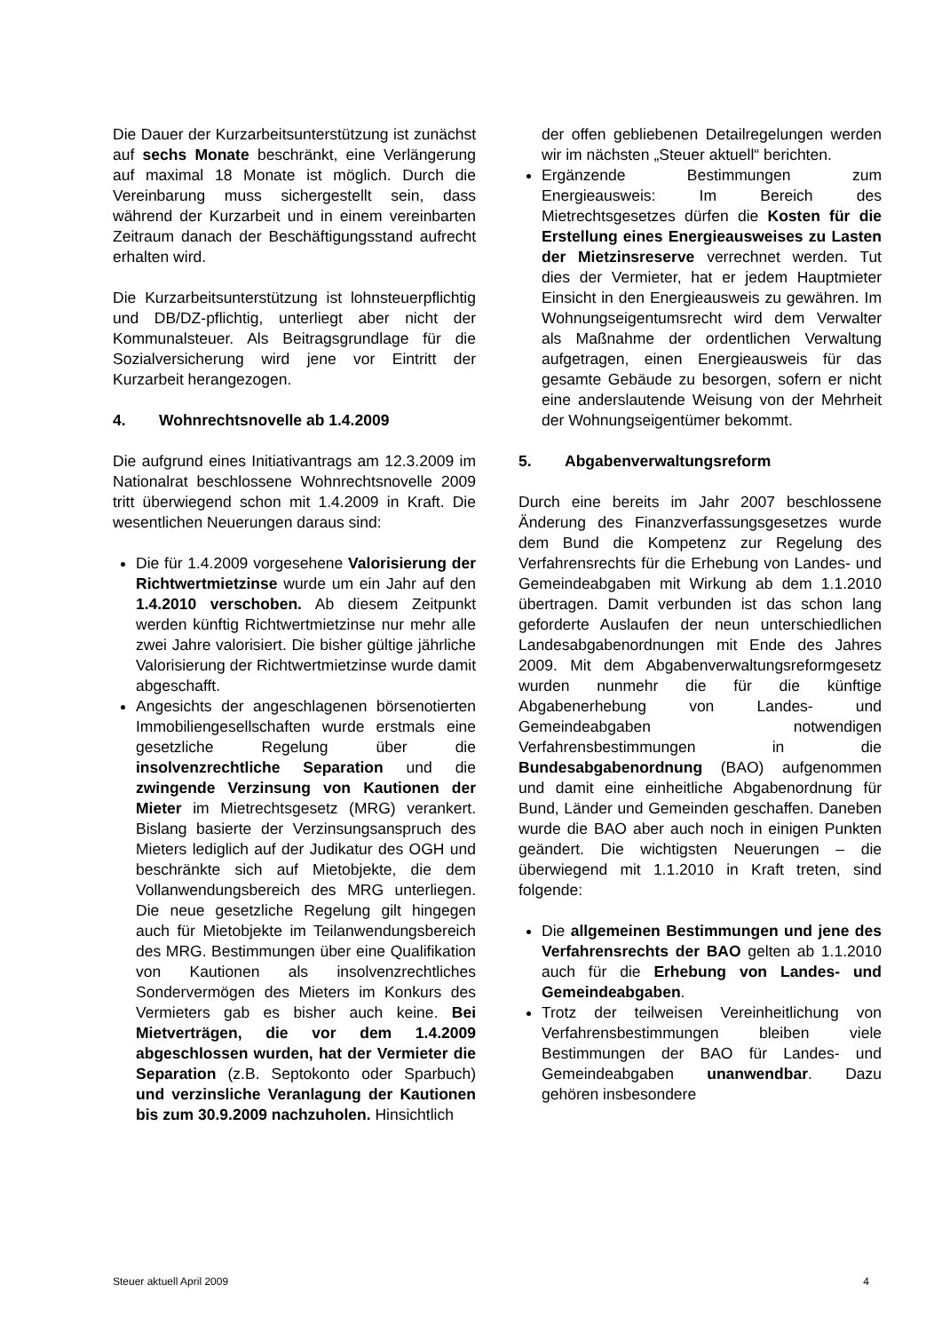Die Dauer der Kurzarbeitsunterstützung ist zunächst auf sechs Monate beschränkt, eine Verlängerung auf maximal 18 Monate ist möglich. Durch die Vereinbarung muss sichergestellt sein, dass während der Kurzarbeit und in einem vereinbarten Zeitraum danach der Beschäftigungsstand aufrecht erhalten wird.
Die Kurzarbeitsunterstützung ist lohnsteuerpflichtig und DB/DZ-pflichtig, unterliegt aber nicht der Kommunalsteuer. Als Beitragsgrundlage für die Sozialversicherung wird jene vor Eintritt der Kurzarbeit herangezogen.
4. Wohnrechtsnovelle ab 1.4.2009
Die aufgrund eines Initiativantrags am 12.3.2009 im Nationalrat beschlossene Wohnrechtsnovelle 2009 tritt überwiegend schon mit 1.4.2009 in Kraft. Die wesentlichen Neuerungen daraus sind:
Die für 1.4.2009 vorgesehene Valorisierung der Richtwertmietzinse wurde um ein Jahr auf den 1.4.2010 verschoben. Ab diesem Zeitpunkt werden künftig Richtwertmietzinse nur mehr alle zwei Jahre valorisiert. Die bisher gültige jährliche Valorisierung der Richtwertmietzinse wurde damit abgeschafft.
Angesichts der angeschlagenen börsenotierten Immobiliengesellschaften wurde erstmals eine gesetzliche Regelung über die insolvenzrechtliche Separation und die zwingende Verzinsung von Kautionen der Mieter im Mietrechtsgesetz (MRG) verankert. Bislang basierte der Verzinsungsanspruch des Mieters lediglich auf der Judikatur des OGH und beschränkte sich auf Mietobjekte, die dem Vollanwendungsbereich des MRG unterliegen. Die neue gesetzliche Regelung gilt hingegen auch für Mietobjekte im Teilanwendungsbereich des MRG. Bestimmungen über eine Qualifikation von Kautionen als insolvenzrechtliches Sondervermögen des Mieters im Konkurs des Vermieters gab es bisher auch keine. Bei Mietverträgen, die vor dem 1.4.2009 abgeschlossen wurden, hat der Vermieter die Separation (z.B. Septokonto oder Sparbuch) und verzinsliche Veranlagung der Kautionen bis zum 30.9.2009 nachzuholen. Hinsichtlich
der offen gebliebenen Detailregelungen werden wir im nächsten „Steuer aktuell“ berichten.
Ergänzende Bestimmungen zum Energieausweis: Im Bereich des Mietrechtsgesetzes dürfen die Kosten für die Erstellung eines Energieausweises zu Lasten der Mietzinsreserve verrechnet werden. Tut dies der Vermieter, hat er jedem Hauptmieter Einsicht in den Energieausweis zu gewähren. Im Wohnungseigentumsrecht wird dem Verwalter als Maßnahme der ordentlichen Verwaltung aufgetragen, einen Energieausweis für das gesamte Gebäude zu besorgen, sofern er nicht eine anderslautende Weisung von der Mehrheit der Wohnungseigentümer bekommt.
5. Abgabenverwaltungsreform
Durch eine bereits im Jahr 2007 beschlossene Änderung des Finanzverfassungsgesetzes wurde dem Bund die Kompetenz zur Regelung des Verfahrensrechts für die Erhebung von Landes- und Gemeindeabgaben mit Wirkung ab dem 1.1.2010 übertragen. Damit verbunden ist das schon lang geforderte Auslaufen der neun unterschiedlichen Landesabgabenordnungen mit Ende des Jahres 2009. Mit dem Abgabenverwaltungsreformgesetz wurden nunmehr die für die künftige Abgabenerhebung von Landes- und Gemeindeabgaben notwendigen Verfahrensbestimmungen in die Bundesabgabenordnung (BAO) aufgenommen und damit eine einheitliche Abgabenordnung für Bund, Länder und Gemeinden geschaffen. Daneben wurde die BAO aber auch noch in einigen Punkten geändert. Die wichtigsten Neuerungen – die überwiegend mit 1.1.2010 in Kraft treten, sind folgende:
Die allgemeinen Bestimmungen und jene des Verfahrensrechts der BAO gelten ab 1.1.2010 auch für die Erhebung von Landes- und Gemeindeabgaben.
Trotz der teilweisen Vereinheitlichung von Verfahrensbestimmungen bleiben viele Bestimmungen der BAO für Landes- und Gemeindeabgaben unanwendbar. Dazu gehören insbesondere
Steuer aktuell April 2009 4